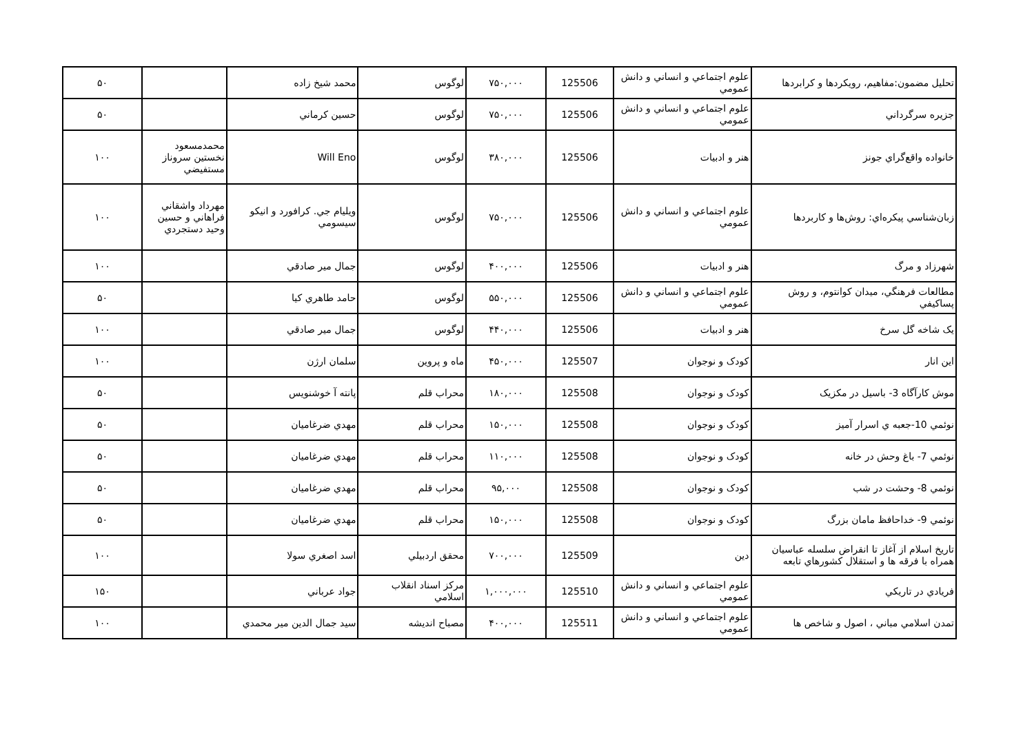| تحليل مضمون:مفاهيم، رويكردها و كرابردها | علوم اجتماعي و انساني و دانش عمومي | 125506 | ۷۵۰,۰۰۰ | لوگوس | محمد شيخ زاده | | ۵۰ |
| جزيره سرگرداني | علوم اجتماعي و انساني و دانش عمومي | 125506 | ۷۵۰,۰۰۰ | لوگوس | حسين كرماني | | ۵۰ |
| خانواده واقع‌گراي جونز | هنر و ادبيات | 125506 | ۳۸۰,۰۰۰ | لوگوس | Will Eno | محمدمسعود نخستين سروناز مستفيضي | ۱۰۰ |
| زبان‌شناسي پيكره‌اي: روش‌ها و كاربردها | علوم اجتماعي و انساني و دانش عمومي | 125506 | ۷۵۰,۰۰۰ | لوگوس | ويليام جي. كرافورد و انيكو سيسومي | مهرداد واشقاني فراهاني و حسين وحيد دستجردي | ۱۰۰ |
| شهرزاد و مرگ | هنر و ادبيات | 125506 | ۴۰۰,۰۰۰ | لوگوس | جمال مير صادقي | | ۱۰۰ |
| مطالعات فرهنگي، ميدان كوانتوم، و روش پساكيفي | علوم اجتماعي و انساني و دانش عمومي | 125506 | ۵۵۰,۰۰۰ | لوگوس | حامد طاهري كيا | | ۵۰ |
| يک شاخه گل سرخ | هنر و ادبيات | 125506 | ۴۴۰,۰۰۰ | لوگوس | جمال مير صادقي | | ۱۰۰ |
| اين انار | كودک و نوجوان | 125507 | ۴۵۰,۰۰۰ | ماه و پروين | سلمان ارژن | | ۱۰۰ |
| موش كارآگاه 3- باسيل در مكزيک | كودک و نوجوان | 125508 | ۱۸۰,۰۰۰ | محراب قلم | پانته آ خوشنويس | | ۵۰ |
| نوئمي 10-جعبه ي اسرار آميز | كودک و نوجوان | 125508 | ۱۵۰,۰۰۰ | محراب قلم | مهدي ضرغاميان | | ۵۰ |
| نوئمي 7- باغ وحش در خانه | كودک و نوجوان | 125508 | ۱۱۰,۰۰۰ | محراب قلم | مهدي ضرغاميان | | ۵۰ |
| نوئمي 8- وحشت در شب | كودک و نوجوان | 125508 | ۹۵,۰۰۰ | محراب قلم | مهدي ضرغاميان | | ۵۰ |
| نوئمي 9- خداحافظ مامان بزرگ | كودک و نوجوان | 125508 | ۱۵۰,۰۰۰ | محراب قلم | مهدي ضرغاميان | | ۵۰ |
| تاريخ اسلام از آغاز تا انقراض سلسله عباسيان همراه با فرقه ها و استقلال كشورهاي تابعه | دين | 125509 | ۷۰۰,۰۰۰ | محقق اردبيلي | اسد اصغري سولا | | ۱۰۰ |
| فريادي در تاريكي | علوم اجتماعي و انساني و دانش عمومي | 125510 | ۱,۰۰۰,۰۰۰ | مركز اسناد انقلاب اسلامي | جواد عرباني | | ۱۵۰ |
| تمدن اسلامي مباني ، اصول و شاخص ها | علوم اجتماعي و انساني و دانش عمومي | 125511 | ۴۰۰,۰۰۰ | مصباح انديشه | سيد جمال الدين مير محمدي | | ۱۰۰ |